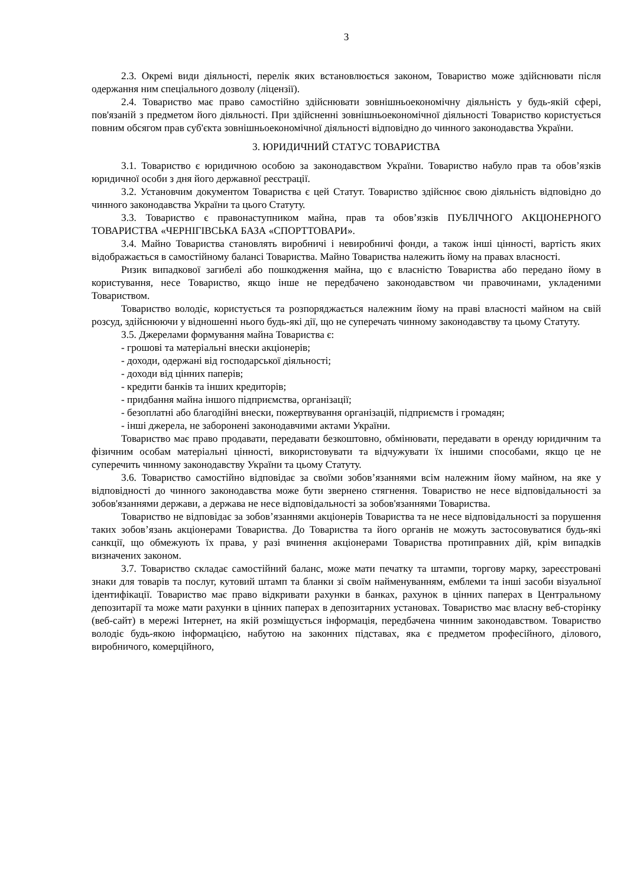3
2.3. Окремі види діяльності, перелік яких встановлюється законом, Товариство може здійснювати після одержання ним спеціального дозволу (ліцензії).
2.4. Товариство має право самостійно здійснювати зовнішньоекономічну діяльність у будь-якій сфері, пов'язаній з предметом його діяльності. При здійсненні зовнішньоекономічної діяльності Товариство користується повним обсягом прав суб'єкта зовнішньоекономічної діяльності відповідно до чинного законодавства України.
3. ЮРИДИЧНИЙ СТАТУС ТОВАРИСТВА
3.1. Товариство є юридичною особою за законодавством України. Товариство набуло прав та обов’язків юридичної особи з дня його державної реєстрації.
3.2. Установчим документом Товариства є цей Статут. Товариство здійснює свою діяльність відповідно до чинного законодавства України та цього Статуту.
3.3. Товариство є правонаступником майна, прав та обов’язків ПУБЛІЧНОГО АКЦІОНЕРНОГО ТОВАРИСТВА «ЧЕРНІГІВСЬКА БАЗА «СПОРТТОВАРИ».
3.4. Майно Товариства становлять виробничі і невиробничі фонди, а також інші цінності, вартість яких відображається в самостійному балансі Товариства. Майно Товариства належить йому на правах власності.
Ризик випадкової загибелі або пошкодження майна, що є власністю Товариства або передано йому в користування, несе Товариство, якщо інше не передбачено законодавством чи правочинами, укладеними Товариством.
Товариство володіє, користується та розпоряджається належним йому на праві власності майном на свій розсуд, здійснюючи у відношенні нього будь-які дії, що не суперечать чинному законодавству та цьому Статуту.
3.5. Джерелами формування майна Товариства є:
- грошові та матеріальні внески акціонерів;
- доходи, одержані від господарської діяльності;
- доходи від цінних паперів;
- кредити банків та інших кредиторів;
- придбання майна іншого підприємства, організації;
- безоплатні або благодійні внески, пожертвування організацій, підприємств і громадян;
- інші джерела, не заборонені законодавчими актами України.
Товариство має право продавати, передавати безкоштовно, обмінювати, передавати в оренду юридичним та фізичним особам матеріальні цінності, використовувати та відчужувати їх іншими способами, якщо це не суперечить чинному законодавству України та цьому Статуту.
3.6. Товариство самостійно відповідає за своїми зобов’язаннями всім належним йому майном, на яке у відповідності до чинного законодавства може бути звернено стягнення. Товариство не несе відповідальності за зобов'язаннями держави, а держава не несе відповідальності за зобов'язаннями Товариства.
Товариство не відповідає за зобов’язаннями акціонерів Товариства та не несе відповідальності за порушення таких зобов’язань акціонерами Товариства. До Товариства та його органів не можуть застосовуватися будь-які санкції, що обмежують їх права, у разі вчинення акціонерами Товариства протиправних дій, крім випадків визначених законом.
3.7. Товариство складає самостійний баланс, може мати печатку та штампи, торгову марку, зареєстровані знаки для товарів та послуг, кутовий штамп та бланки зі своїм найменуванням, емблеми та інші засоби візуальної ідентифікації. Товариство має право відкривати рахунки в банках, рахунок в цінних паперах в Центральному депозитарії та може мати рахунки в цінних паперах в депозитарних установах. Товариство має власну веб-сторінку (веб-сайт) в мережі Інтернет, на якій розміщується інформація, передбачена чинним законодавством. Товариство володіє будь-якою інформацією, набутою на законних підставах, яка є предметом професійного, ділового, виробничого, комерційного,